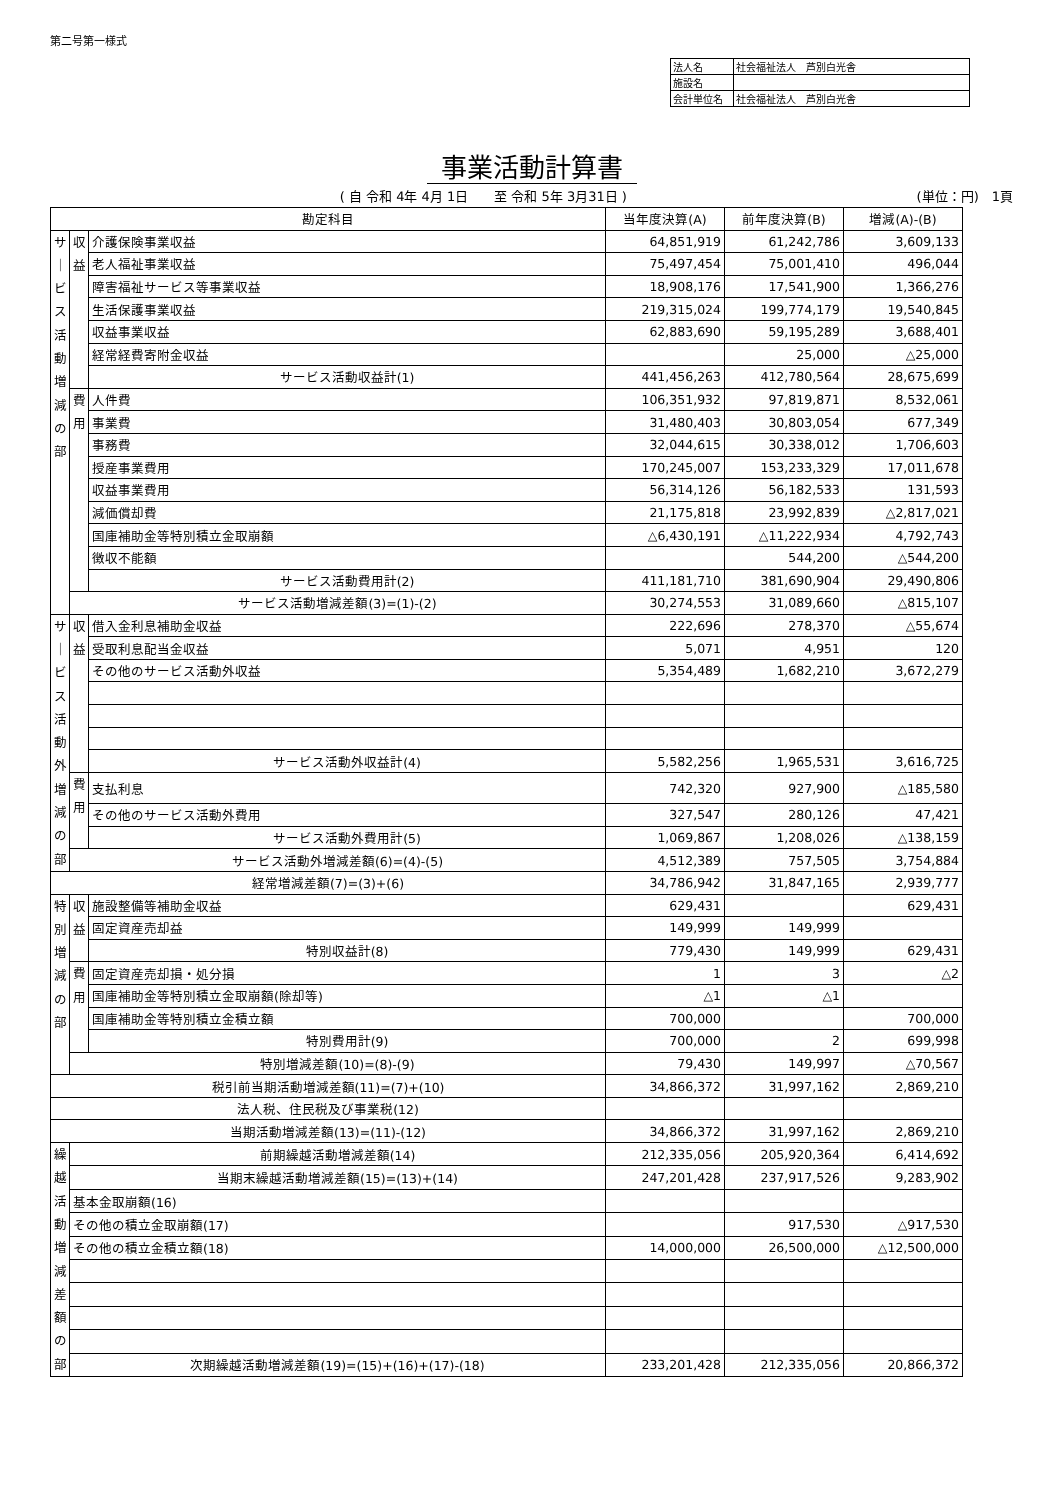第二号第一様式
| 法人名 | 社会福祉法人 芦別白光舎 |
| 施設名 | |
| 会計単位名 | 社会福祉法人 芦別白光舎 |
事業活動計算書
( 自 令和 4年 4月 1日　　至 令和 5年 3月31日 )
(単位：円)　1頁
| 勘定科目 | | | 当年度決算(A) | 前年度決算(B) | 増減(A)-(B) |
| --- | --- | --- | --- | --- | --- |
| サ ｜ ビ ス 活 動 増 減 の 部 | 収 益 | 介護保険事業収益 | 64,851,919 | 61,242,786 | 3,609,133 |
| | | 老人福祉事業収益 | 75,497,454 | 75,001,410 | 496,044 |
| | | 障害福祉サービス等事業収益 | 18,908,176 | 17,541,900 | 1,366,276 |
| | | 生活保護事業収益 | 219,315,024 | 199,774,179 | 19,540,845 |
| | | 収益事業収益 | 62,883,690 | 59,195,289 | 3,688,401 |
| | | 経常経費寄附金収益 | | 25,000 | △25,000 |
| | | サービス活動収益計(1) | 441,456,263 | 412,780,564 | 28,675,699 |
| | 費 用 | 人件費 | 106,351,932 | 97,819,871 | 8,532,061 |
| | | 事業費 | 31,480,403 | 30,803,054 | 677,349 |
| | | 事務費 | 32,044,615 | 30,338,012 | 1,706,603 |
| | | 授産事業費用 | 170,245,007 | 153,233,329 | 17,011,678 |
| | | 収益事業費用 | 56,314,126 | 56,182,533 | 131,593 |
| | | 減価償却費 | 21,175,818 | 23,992,839 | △2,817,021 |
| | | 国庫補助金等特別積立金取崩額 | △6,430,191 | △11,222,934 | 4,792,743 |
| | | 徴収不能額 | | 544,200 | △544,200 |
| | | サービス活動費用計(2) | 411,181,710 | 381,690,904 | 29,490,806 |
| | サービス活動増減差額(3)=(1)-(2) | | 30,274,553 | 31,089,660 | △815,107 |
| サ ｜ ビ ス 活 動 外 増 減 の 部 | 収 益 | 借入金利息補助金収益 | 222,696 | 278,370 | △55,674 |
| | | 受取利息配当金収益 | 5,071 | 4,951 | 120 |
| | | その他のサービス活動外収益 | 5,354,489 | 1,682,210 | 3,672,279 |
| | | サービス活動外収益計(4) | 5,582,256 | 1,965,531 | 3,616,725 |
| | 費 用 | 支払利息 | 742,320 | 927,900 | △185,580 |
| | | その他のサービス活動外費用 | 327,547 | 280,126 | 47,421 |
| | | サービス活動外費用計(5) | 1,069,867 | 1,208,026 | △138,159 |
| | サービス活動外増減差額(6)=(4)-(5) | | 4,512,389 | 757,505 | 3,754,884 |
| 経常増減差額(7)=(3)+(6) | | | 34,786,942 | 31,847,165 | 2,939,777 |
| 特 別 増 減 の 部 | 収 益 | 施設整備等補助金収益 | 629,431 | | 629,431 |
| | | 固定資産売却益 | 149,999 | 149,999 | |
| | | 特別収益計(8) | 779,430 | 149,999 | 629,431 |
| | 費 用 | 固定資産売却損・処分損 | 1 | 3 | △2 |
| | | 国庫補助金等特別積立金取崩額(除却等) | △1 | △1 | |
| | | 国庫補助金等特別積立金積立額 | 700,000 | | 700,000 |
| | | 特別費用計(9) | 700,000 | 2 | 699,998 |
| | 特別増減差額(10)=(8)-(9) | | 79,430 | 149,997 | △70,567 |
| 税引前当期活動増減差額(11)=(7)+(10) | | | 34,866,372 | 31,997,162 | 2,869,210 |
| 法人税、住民税及び事業税(12) | | | | | |
| 当期活動増減差額(13)=(11)-(12) | | | 34,866,372 | 31,997,162 | 2,869,210 |
| 繰 越 活 動 増 減 差 額 の 部 | 前期繰越活動増減差額(14) | | 212,335,056 | 205,920,364 | 6,414,692 |
| | 当期末繰越活動増減差額(15)=(13)+(14) | | 247,201,428 | 237,917,526 | 9,283,902 |
| | 基本金取崩額(16) | | | | |
| | その他の積立金取崩額(17) | | | 917,530 | △917,530 |
| | その他の積立金積立額(18) | | 14,000,000 | 26,500,000 | △12,500,000 |
| | 次期繰越活動増減差額(19)=(15)+(16)+(17)-(18) | | 233,201,428 | 212,335,056 | 20,866,372 |